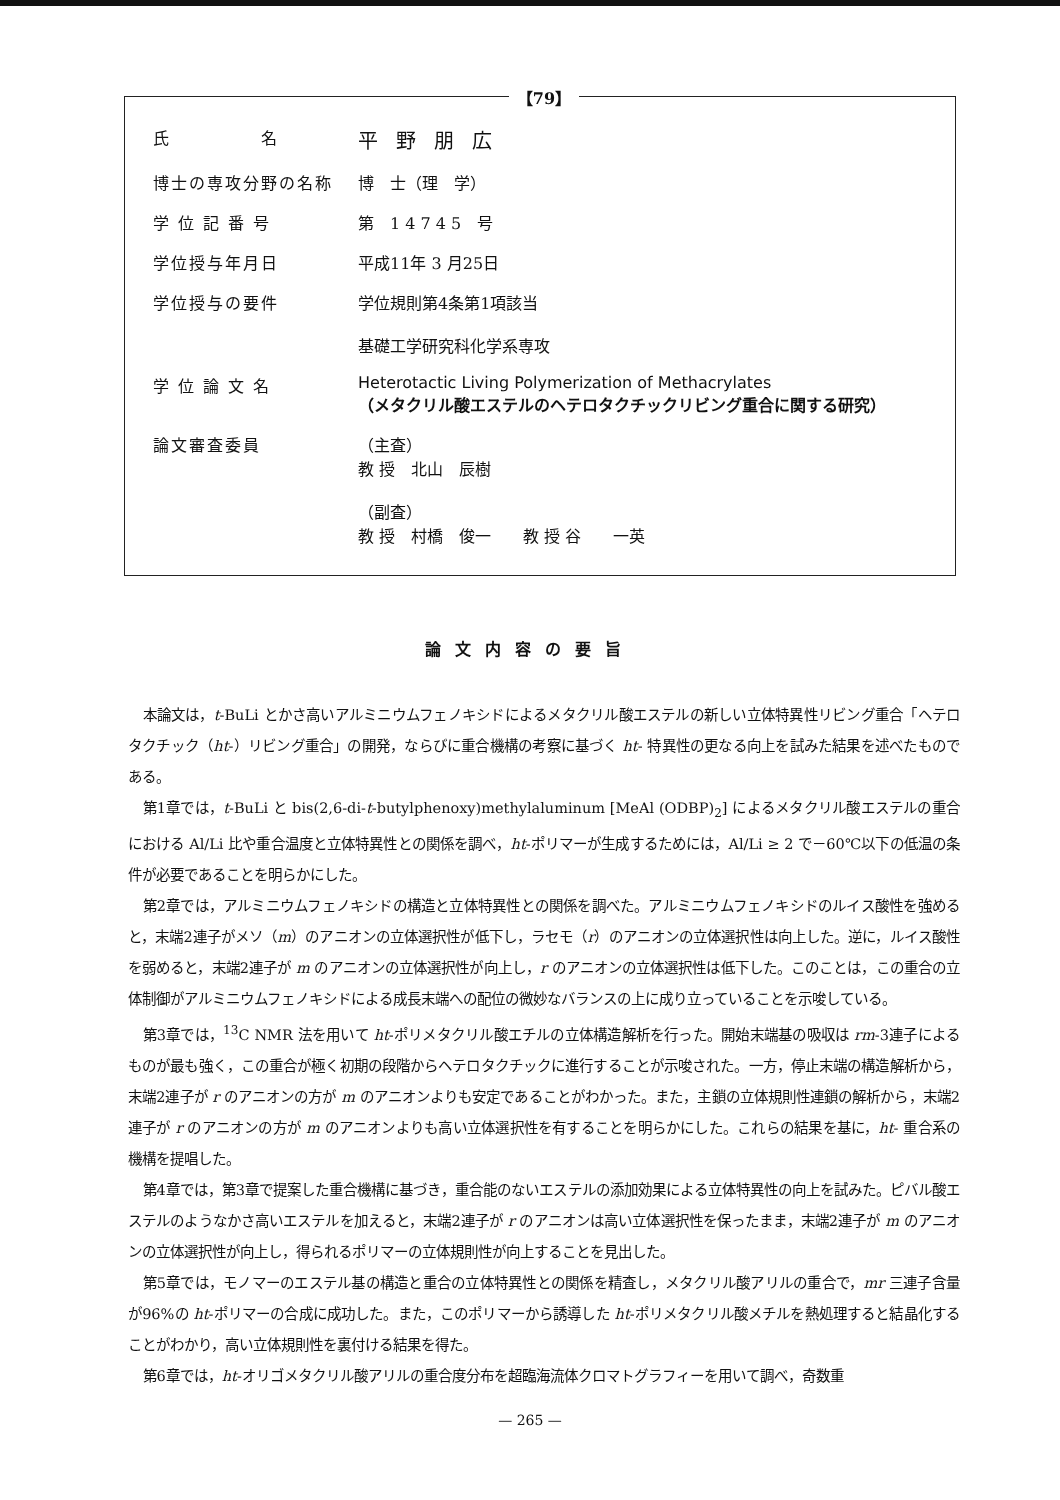【79】
| 氏 名 | 平野朋広 |
| 博士の専攻分野の名称 | 博 士（理 学） |
| 学 位 記 番 号 | 第 1 4 7 4 5 号 |
| 学位授与年月日 | 平成11年 3 月25日 |
| 学位授与の要件 | 学位規則第4条第1項該当 基礎工学研究科化学系専攻 |
| 学 位 論 文 名 | Heterotactic Living Polymerization of Methacrylates （メタクリル酸エステルのヘテロタクチックリビング重合に関する研究） |
| 論文審査委員 | （主査） 教 授 北山 辰樹 （副査） 教 授 村橋 俊一 教 授 谷 一英 |
論文内容の要旨
本論文は，t-BuLi とかさ高いアルミニウムフェノキシドによるメタクリル酸エステルの新しい立体特異性リビング重合「ヘテロタクチック（ht-）リビング重合」の開発，ならびに重合機構の考察に基づく ht- 特異性の更なる向上を試みた結果を述べたものである。
第1章では，t-BuLi と bis(2,6-di-t-butylphenoxy)methylaluminum [MeAl (ODBP)<sub>2</sub>] によるメタクリル酸エステルの重合における Al/Li 比や重合温度と立体特異性との関係を調べ，ht-ポリマーが生成するためには，Al/Li ≥ 2 で－60℃以下の低温の条件が必要であることを明らかにした。
第2章では，アルミニウムフェノキシドの構造と立体特異性との関係を調べた。アルミニウムフェノキシドのルイス酸性を強めると，末端2連子がメソ（m）のアニオンの立体選択性が低下し，ラセモ（r）のアニオンの立体選択性は向上した。逆に，ルイス酸性を弱めると，末端2連子が m のアニオンの立体選択性が向上し，r のアニオンの立体選択性は低下した。このことは，この重合の立体制御がアルミニウムフェノキシドによる成長末端への配位の微妙なバランスの上に成り立っていることを示唆している。
第3章では，<sup>13</sup>C NMR 法を用いて ht-ポリメタクリル酸エチルの立体構造解析を行った。開始末端基の吸収は rm-3連子によるものが最も強く，この重合が極く初期の段階からヘテロタクチックに進行することが示唆された。一方，停止末端の構造解析から，末端2連子が r のアニオンの方が m のアニオンよりも安定であることがわかった。また，主鎖の立体規則性連鎖の解析から，末端2連子が r のアニオンの方が m のアニオンよりも高い立体選択性を有することを明らかにした。これらの結果を基に，ht- 重合系の機構を提唱した。
第4章では，第3章で提案した重合機構に基づき，重合能のないエステルの添加効果による立体特異性の向上を試みた。ピバル酸エステルのようなかさ高いエステルを加えると，末端2連子が r のアニオンは高い立体選択性を保ったまま，末端2連子が m のアニオンの立体選択性が向上し，得られるポリマーの立体規則性が向上することを見出した。
第5章では，モノマーのエステル基の構造と重合の立体特異性との関係を精査し，メタクリル酸アリルの重合で，mr 三連子含量が96%の ht-ポリマーの合成に成功した。また，このポリマーから誘導した ht-ポリメタクリル酸メチルを熱処理すると結晶化することがわかり，高い立体規則性を裏付ける結果を得た。
第6章では，ht-オリゴメタクリル酸アリルの重合度分布を超臨海流体クロマトグラフィーを用いて調べ，奇数重
— 265 —